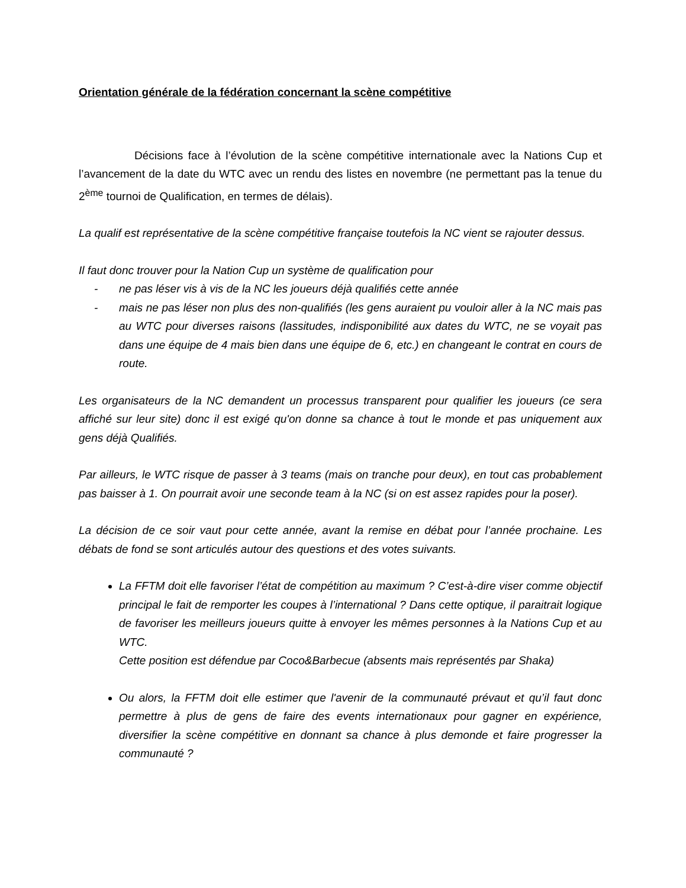Orientation générale de la fédération concernant la scène compétitive
Décisions face à l’évolution de la scène compétitive internationale avec la Nations Cup et l’avancement de la date du WTC avec un rendu des listes en novembre (ne permettant pas la tenue du 2<sup>ème</sup> tournoi de Qualification, en termes de délais).
La qualif est représentative de la scène compétitive française toutefois la NC vient se rajouter dessus.
Il faut donc trouver pour la Nation Cup un système de qualification pour
- ne pas léser vis à vis de la NC les joueurs déjà qualifiés cette année
- mais ne pas léser non plus des non-qualifiés (les gens auraient pu vouloir aller à la NC mais pas au WTC pour diverses raisons (lassitudes, indisponibilité aux dates du WTC, ne se voyait pas dans une équipe de 4 mais bien dans une équipe de 6, etc.) en changeant le contrat en cours de route.
Les organisateurs de la NC demandent un processus transparent pour qualifier les joueurs (ce sera affiché sur leur site) donc il est exigé qu'on donne sa chance à tout le monde et pas uniquement aux gens déjà Qualifiés.
Par ailleurs, le WTC risque de passer à 3 teams (mais on tranche pour deux), en tout cas probablement pas baisser à 1. On pourrait avoir une seconde team à la NC (si on est assez rapides pour la poser).
La décision de ce soir vaut pour cette année, avant la remise en débat pour l’année prochaine. Les débats de fond se sont articulés autour des questions et des votes suivants.
La FFTM doit elle favoriser l’état de compétition au maximum ? C’est-à-dire viser comme objectif principal le fait de remporter les coupes à l’international ? Dans cette optique, il paraitrait logique de favoriser les meilleurs joueurs quitte à envoyer les mêmes personnes à la Nations Cup et au WTC.
Cette position est défendue par Coco&Barbecue (absents mais représentés par Shaka)
Ou alors, la FFTM doit elle estimer que l'avenir de la communauté prévaut et qu’il faut donc permettre à plus de gens de faire des events internationaux pour gagner en expérience, diversifier la scène compétitive en donnant sa chance à plus demonde et faire progresser la communauté ?